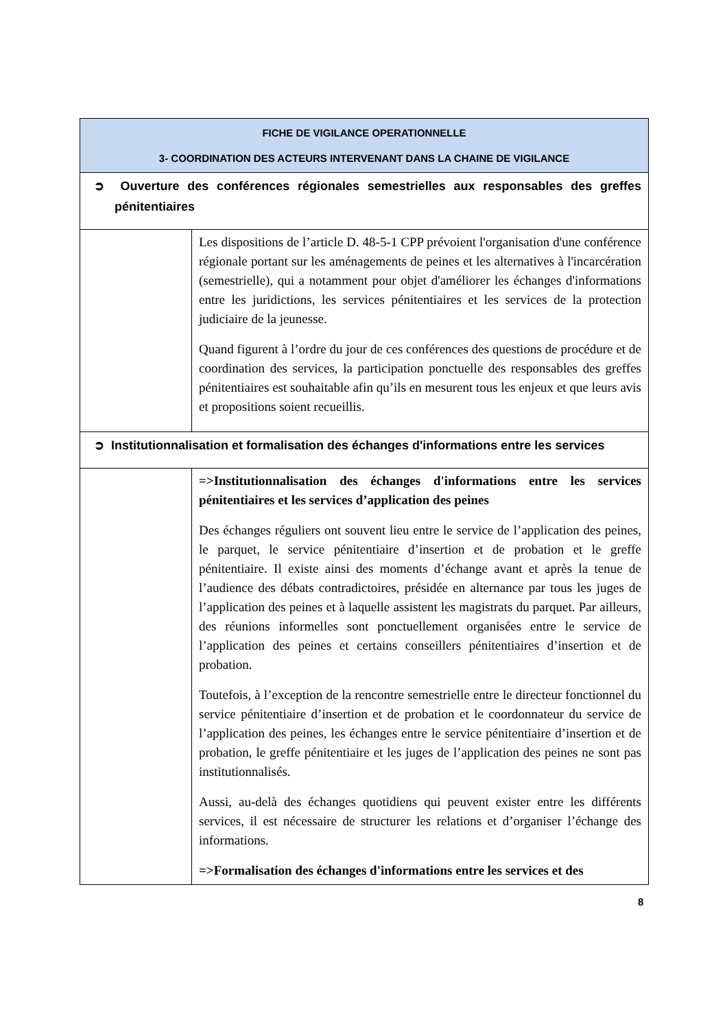| FICHE DE VIGILANCE OPERATIONNELLE 3- COORDINATION DES ACTEURS INTERVENANT DANS LA CHAINE DE VIGILANCE | |
| --- | --- |
| ➲ Ouverture des conférences régionales semestrielles aux responsables des greffes pénitentiaires | |
| | Les dispositions de l’article D. 48-5-1 CPP prévoient l'organisation d'une conférence régionale portant sur les aménagements de peines et les alternatives à l'incarcération (semestrielle), qui a notamment pour objet d'améliorer les échanges d'informations entre les juridictions, les services pénitentiaires et les services de la protection judiciaire de la jeunesse. Quand figurent à l’ordre du jour de ces conférences des questions de procédure et de coordination des services, la participation ponctuelle des responsables des greffes pénitentiaires est souhaitable afin qu’ils en mesurent tous les enjeux et que leurs avis et propositions soient recueillis. |
| ➲ Institutionnalisation et formalisation des échanges d'informations entre les services | |
| | =>Institutionnalisation des échanges d'informations entre les services pénitentiaires et les services d’application des peines Des échanges réguliers ont souvent lieu entre le service de l’application des peines, le parquet, le service pénitentiaire d’insertion et de probation et le greffe pénitentiaire. Il existe ainsi des moments d’échange avant et après la tenue de l’audience des débats contradictoires, présidée en alternance par tous les juges de l’application des peines et à laquelle assistent les magistrats du parquet. Par ailleurs, des réunions informelles sont ponctuellement organisées entre le service de l’application des peines et certains conseillers pénitentiaires d’insertion et de probation. Toutefois, à l’exception de la rencontre semestrielle entre le directeur fonctionnel du service pénitentiaire d’insertion et de probation et le coordonnateur du service de l’application des peines, les échanges entre le service pénitentiaire d’insertion et de probation, le greffe pénitentiaire et les juges de l’application des peines ne sont pas institutionnalisés. Aussi, au-delà des échanges quotidiens qui peuvent exister entre les différents services, il est nécessaire de structurer les relations et d’organiser l’échange des informations. =>Formalisation des échanges d'informations entre les services et des |
8